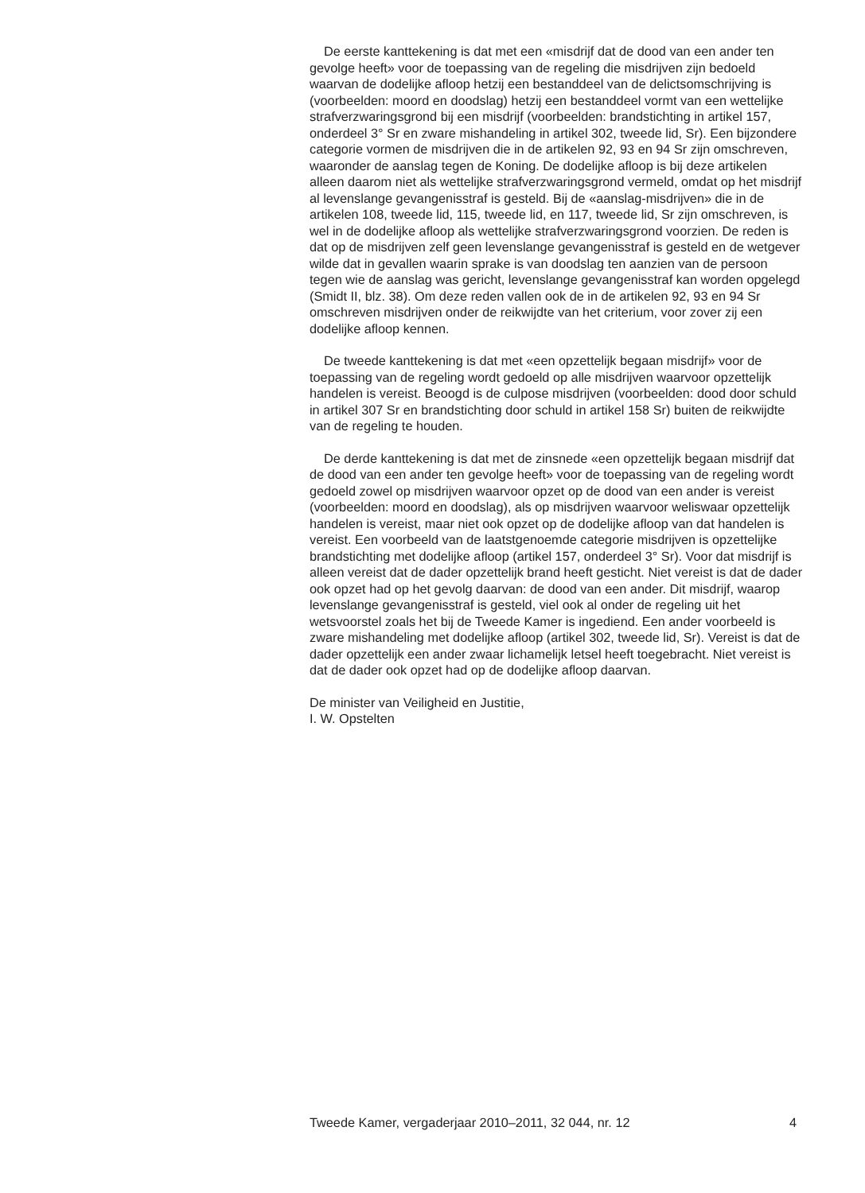De eerste kanttekening is dat met een «misdrijf dat de dood van een ander ten gevolge heeft» voor de toepassing van de regeling die misdrijven zijn bedoeld waarvan de dodelijke afloop hetzij een bestanddeel van de delictsomschrijving is (voorbeelden: moord en doodslag) hetzij een bestanddeel vormt van een wettelijke strafverzwaringsgrond bij een misdrijf (voorbeelden: brandstichting in artikel 157, onderdeel 3° Sr en zware mishandeling in artikel 302, tweede lid, Sr). Een bijzondere categorie vormen de misdrijven die in de artikelen 92, 93 en 94 Sr zijn omschreven, waaronder de aanslag tegen de Koning. De dodelijke afloop is bij deze artikelen alleen daarom niet als wettelijke strafverzwaringsgrond vermeld, omdat op het misdrijf al levenslange gevangenisstraf is gesteld. Bij de «aanslag-misdrijven» die in de artikelen 108, tweede lid, 115, tweede lid, en 117, tweede lid, Sr zijn omschreven, is wel in de dodelijke afloop als wettelijke strafverzwaringsgrond voorzien. De reden is dat op de misdrijven zelf geen levenslange gevangenisstraf is gesteld en de wetgever wilde dat in gevallen waarin sprake is van doodslag ten aanzien van de persoon tegen wie de aanslag was gericht, levenslange gevangenisstraf kan worden opgelegd (Smidt II, blz. 38). Om deze reden vallen ook de in de artikelen 92, 93 en 94 Sr omschreven misdrijven onder de reikwijdte van het criterium, voor zover zij een dodelijke afloop kennen.
De tweede kanttekening is dat met «een opzettelijk begaan misdrijf» voor de toepassing van de regeling wordt gedoeld op alle misdrijven waarvoor opzettelijk handelen is vereist. Beoogd is de culpose misdrijven (voorbeelden: dood door schuld in artikel 307 Sr en brandstichting door schuld in artikel 158 Sr) buiten de reikwijdte van de regeling te houden.
De derde kanttekening is dat met de zinsnede «een opzettelijk begaan misdrijf dat de dood van een ander ten gevolge heeft» voor de toepassing van de regeling wordt gedoeld zowel op misdrijven waarvoor opzet op de dood van een ander is vereist (voorbeelden: moord en doodslag), als op misdrijven waarvoor weliswaar opzettelijk handelen is vereist, maar niet ook opzet op de dodelijke afloop van dat handelen is vereist. Een voorbeeld van de laatstgenoemde categorie misdrijven is opzettelijke brandstichting met dodelijke afloop (artikel 157, onderdeel 3° Sr). Voor dat misdrijf is alleen vereist dat de dader opzettelijk brand heeft gesticht. Niet vereist is dat de dader ook opzet had op het gevolg daarvan: de dood van een ander. Dit misdrijf, waarop levenslange gevangenisstraf is gesteld, viel ook al onder de regeling uit het wetsvoorstel zoals het bij de Tweede Kamer is ingediend. Een ander voorbeeld is zware mishandeling met dodelijke afloop (artikel 302, tweede lid, Sr). Vereist is dat de dader opzettelijk een ander zwaar lichamelijk letsel heeft toegebracht. Niet vereist is dat de dader ook opzet had op de dodelijke afloop daarvan.
De minister van Veiligheid en Justitie,
I. W. Opstelten
Tweede Kamer, vergaderjaar 2010–2011, 32 044, nr. 12 4